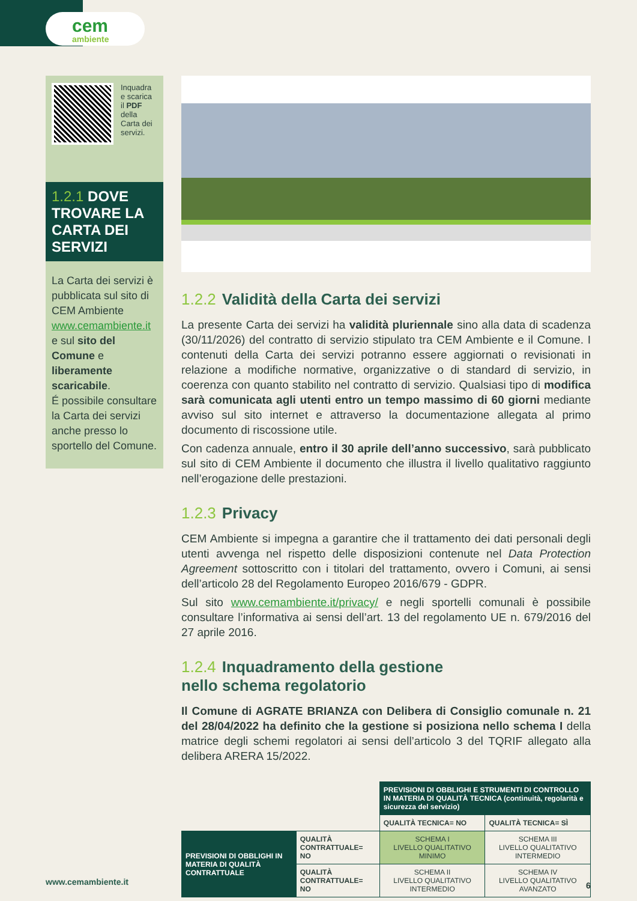cem
ambiente
Inquadra e scarica il PDF della Carta dei servizi.
1.2.1 DOVE TROVARE LA CARTA DEI SERVIZI
La Carta dei servizi è pubblicata sul sito di CEM Ambiente www.cemambiente.it e sul sito del Comune e liberamente scaricabile.
É possibile consultare la Carta dei servizi anche presso lo sportello del Comune.
1.2.2 Validità della Carta dei servizi
La presente Carta dei servizi ha validità pluriennale sino alla data di scadenza (30/11/2026) del contratto di servizio stipulato tra CEM Ambiente e il Comune. I contenuti della Carta dei servizi potranno essere aggiornati o revisionati in relazione a modifiche normative, organizzative o di standard di servizio, in coerenza con quanto stabilito nel contratto di servizio. Qualsiasi tipo di modifica sarà comunicata agli utenti entro un tempo massimo di 60 giorni mediante avviso sul sito internet e attraverso la documentazione allegata al primo documento di riscossione utile.
Con cadenza annuale, entro il 30 aprile dell’anno successivo, sarà pubblicato sul sito di CEM Ambiente il documento che illustra il livello qualitativo raggiunto nell’erogazione delle prestazioni.
1.2.3 Privacy
CEM Ambiente si impegna a garantire che il trattamento dei dati personali degli utenti avvenga nel rispetto delle disposizioni contenute nel Data Protection Agreement sottoscritto con i titolari del trattamento, ovvero i Comuni, ai sensi dell’articolo 28 del Regolamento Europeo 2016/679 - GDPR.
Sul sito www.cemambiente.it/privacy/ e negli sportelli comunali è possibile consultare l’informativa ai sensi dell’art. 13 del regolamento UE n. 679/2016 del 27 aprile 2016.
1.2.4 Inquadramento della gestione
nello schema regolatorio
Il Comune di AGRATE BRIANZA con Delibera di Consiglio comunale n. 21 del 28/04/2022 ha definito che la gestione si posiziona nello schema I della matrice degli schemi regolatori ai sensi dell’articolo 3 del TQRIF allegato alla delibera ARERA 15/2022.
| | | PREVISIONI DI OBBLIGHI E STRUMENTI DI CONTROLLO IN MATERIA DI QUALITÀ TECNICA (continuità, regolarità e sicurezza del servizio) | |
| | | QUALITÀ TECNICA= NO | QUALITÀ TECNICA= SÌ |
| PREVISIONI DI OBBLIGHI IN MATERIA DI QUALITÀ CONTRATTUALE | QUALITÀ CONTRATTUALE= NO | SCHEMA I LIVELLO QUALITATIVO MINIMO | SCHEMA III LIVELLO QUALITATIVO INTERMEDIO |
| | QUALITÀ CONTRATTUALE= NO | SCHEMA II LIVELLO QUALITATIVO INTERMEDIO | SCHEMA IV LIVELLO QUALITATIVO AVANZATO |
www.cemambiente.it 6